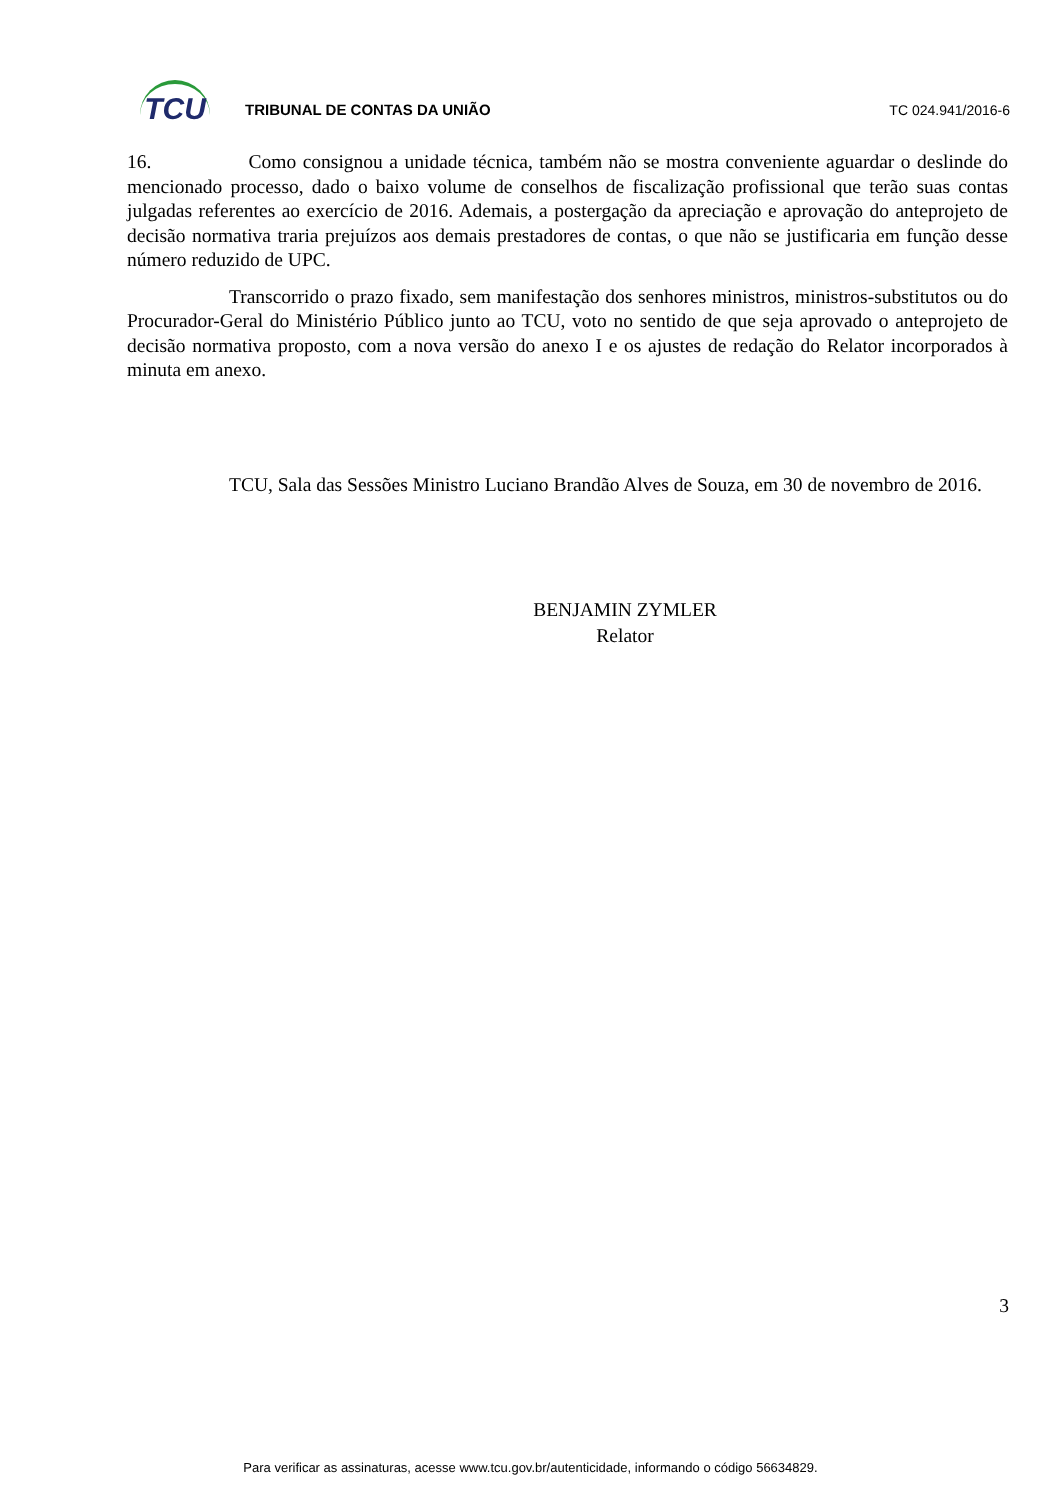TCU
TRIBUNAL DE CONTAS DA UNIÃO TC 024.941/2016-6
16. Como consignou a unidade técnica, também não se mostra conveniente aguardar o deslinde do mencionado processo, dado o baixo volume de conselhos de fiscalização profissional que terão suas contas julgadas referentes ao exercício de 2016. Ademais, a postergação da apreciação e aprovação do anteprojeto de decisão normativa traria prejuízos aos demais prestadores de contas, o que não se justificaria em função desse número reduzido de UPC.
Transcorrido o prazo fixado, sem manifestação dos senhores ministros, ministros-substitutos ou do Procurador-Geral do Ministério Público junto ao TCU, voto no sentido de que seja aprovado o anteprojeto de decisão normativa proposto, com a nova versão do anexo I e os ajustes de redação do Relator incorporados à minuta em anexo.
TCU, Sala das Sessões Ministro Luciano Brandão Alves de Souza, em 30 de novembro de 2016.
BENJAMIN ZYMLER
Relator
3
Para verificar as assinaturas, acesse www.tcu.gov.br/autenticidade, informando o código 56634829.